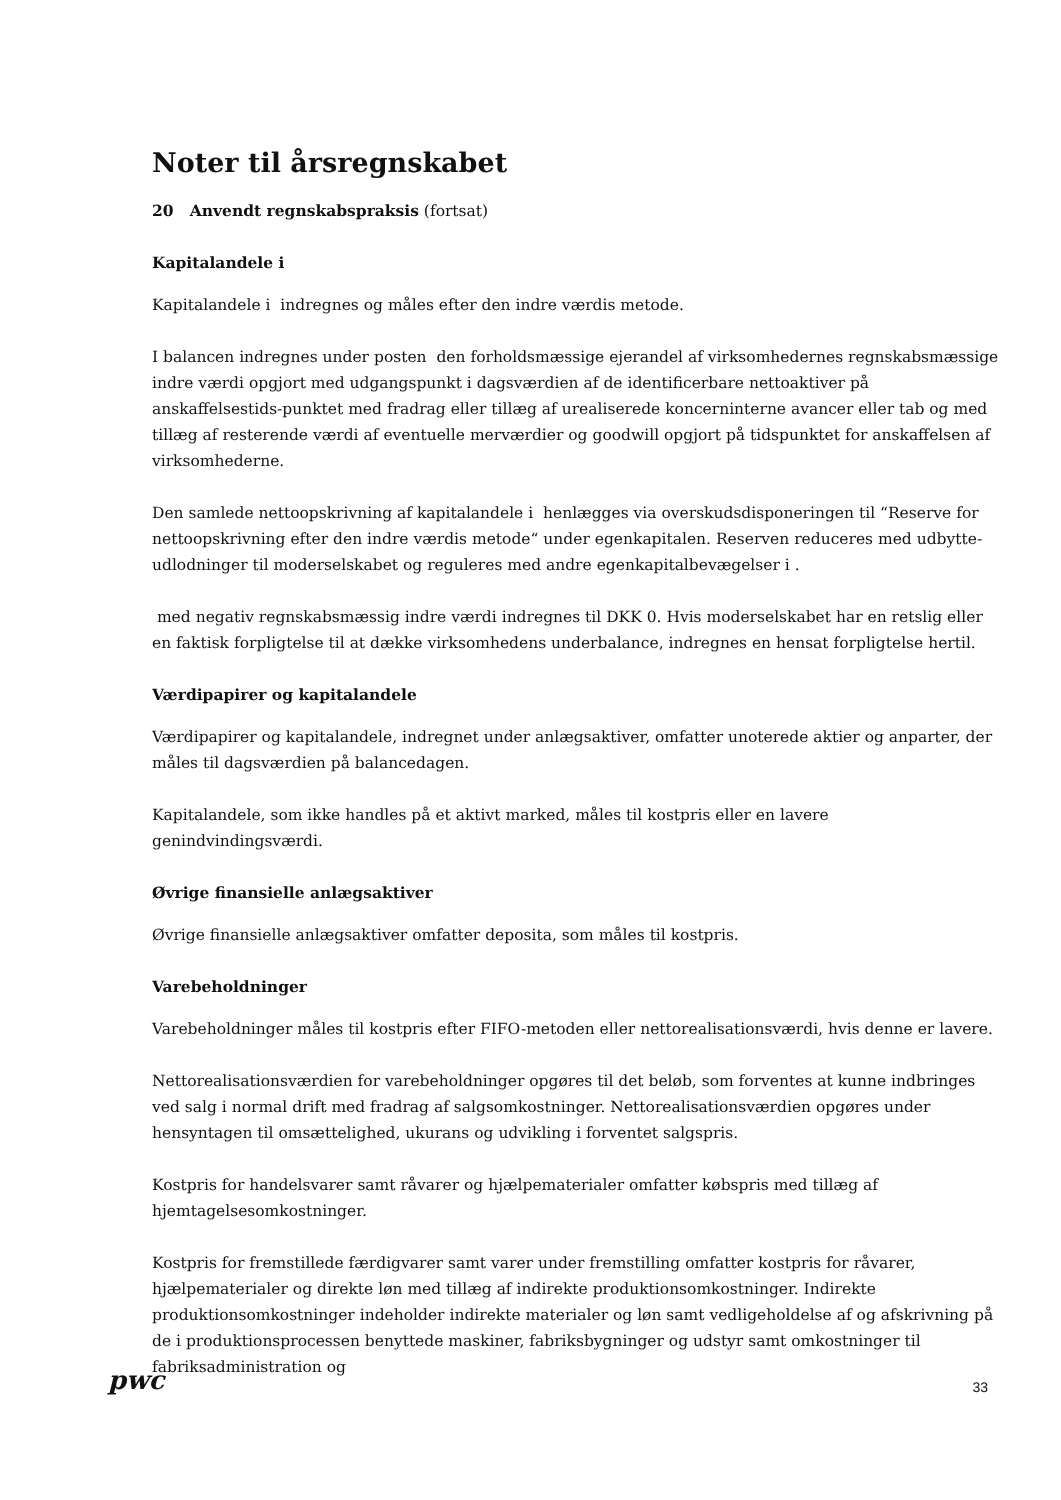Noter til årsregnskabet
20 Anvendt regnskabspraksis (fortsat)
Kapitalandele i
Kapitalandele i indregnes og måles efter den indre værdis metode.
I balancen indregnes under posten den forholdsmæssige ejerandel af virksomhedernes regnskabsmæssige indre værdi opgjort med udgangspunkt i dagsværdien af de identificerbare nettoaktiver på anskaffelsestids-punktet med fradrag eller tillæg af urealiserede koncerninterne avancer eller tab og med tillæg af resterende værdi af eventuelle merværdier og goodwill opgjort på tidspunktet for anskaffelsen af virksomhederne.
Den samlede nettoopskrivning af kapitalandele i henlægges via overskudsdisponeringen til “Reserve for nettoopskrivning efter den indre værdis metode“ under egenkapitalen. Reserven reduceres med udbytte-udlodninger til moderselskabet og reguleres med andre egenkapitalbevægelser i .
med negativ regnskabsmæssig indre værdi indregnes til DKK 0. Hvis moderselskabet har en retslig eller en faktisk forpligtelse til at dække virksomhedens underbalance, indregnes en hensat forpligtelse hertil.
Værdipapirer og kapitalandele
Værdipapirer og kapitalandele, indregnet under anlægsaktiver, omfatter unoterede aktier og anparter, der måles til dagsværdien på balancedagen.
Kapitalandele, som ikke handles på et aktivt marked, måles til kostpris eller en lavere genindvindingsværdi.
Øvrige finansielle anlægsaktiver
Øvrige finansielle anlægsaktiver omfatter deposita, som måles til kostpris.
Varebeholdninger
Varebeholdninger måles til kostpris efter FIFO-metoden eller nettorealisationsværdi, hvis denne er lavere.
Nettorealisationsværdien for varebeholdninger opgøres til det beløb, som forventes at kunne indbringes ved salg i normal drift med fradrag af salgsomkostninger. Nettorealisationsværdien opgøres under hensyntagen til omsættelighed, ukurans og udvikling i forventet salgspris.
Kostpris for handelsvarer samt råvarer og hjælpematerialer omfatter købspris med tillæg af hjemtagelsesomkostninger.
Kostpris for fremstillede færdigvarer samt varer under fremstilling omfatter kostpris for råvarer, hjælpematerialer og direkte løn med tillæg af indirekte produktionsomkostninger. Indirekte produktionsomkostninger indeholder indirekte materialer og løn samt vedligeholdelse af og afskrivning på de i produktionsprocessen benyttede maskiner, fabriksbygninger og udstyr samt omkostninger til fabriksadministration og
pwc 33